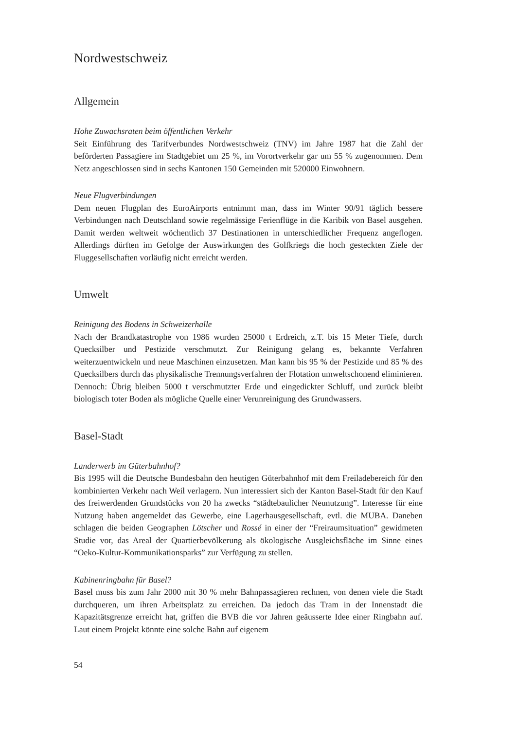Nordwestschweiz
Allgemein
Hohe Zuwachsraten beim öffentlichen Verkehr
Seit Einführung des Tarifverbundes Nordwestschweiz (TNV) im Jahre 1987 hat die Zahl der beförderten Passagiere im Stadtgebiet um 25 %, im Vorortverkehr gar um 55 % zugenommen. Dem Netz angeschlossen sind in sechs Kantonen 150 Gemeinden mit 520000 Einwohnern.
Neue Flugverbindungen
Dem neuen Flugplan des EuroAirports entnimmt man, dass im Winter 90/91 täglich bessere Verbindungen nach Deutschland sowie regelmässige Ferienflüge in die Karibik von Basel ausgehen. Damit werden weltweit wöchentlich 37 Destinationen in unterschiedlicher Frequenz angeflogen. Allerdings dürften im Gefolge der Auswirkungen des Golfkriegs die hoch gesteckten Ziele der Fluggesellschaften vorläufig nicht erreicht werden.
Umwelt
Reinigung des Bodens in Schweizerhalle
Nach der Brandkatastrophe von 1986 wurden 25000 t Erdreich, z.T. bis 15 Meter Tiefe, durch Quecksilber und Pestizide verschmutzt. Zur Reinigung gelang es, bekannte Verfahren weiterzuentwickeln und neue Maschinen einzusetzen. Man kann bis 95 % der Pestizide und 85 % des Quecksilbers durch das physikalische Trennungsverfahren der Flotation umweltschonend eliminieren. Dennoch: Übrig bleiben 5000 t verschmutzter Erde und eingedickter Schluff, und zurück bleibt biologisch toter Boden als mögliche Quelle einer Verunreinigung des Grundwassers.
Basel-Stadt
Landerwerb im Güterbahnhof?
Bis 1995 will die Deutsche Bundesbahn den heutigen Güterbahnhof mit dem Freiladebereich für den kombinierten Verkehr nach Weil verlagern. Nun interessiert sich der Kanton Basel-Stadt für den Kauf des freiwerdenden Grundstücks von 20 ha zwecks “städtebaulicher Neunutzung”. Interesse für eine Nutzung haben angemeldet das Gewerbe, eine Lagerhausgesellschaft, evtl. die MUBA. Daneben schlagen die beiden Geographen Lötscher und Rossé in einer der “Freiraumsituation” gewidmeten Studie vor, das Areal der Quartierbevölkerung als ökologische Ausgleichsfläche im Sinne eines “Oeko-Kultur-Kommunikationsparks” zur Verfügung zu stellen.
Kabinenringbahn für Basel?
Basel muss bis zum Jahr 2000 mit 30 % mehr Bahnpassagieren rechnen, von denen viele die Stadt durchqueren, um ihren Arbeitsplatz zu erreichen. Da jedoch das Tram in der Innenstadt die Kapazitätsgrenze erreicht hat, griffen die BVB die vor Jahren geäusserte Idee einer Ringbahn auf. Laut einem Projekt könnte eine solche Bahn auf eigenem
54